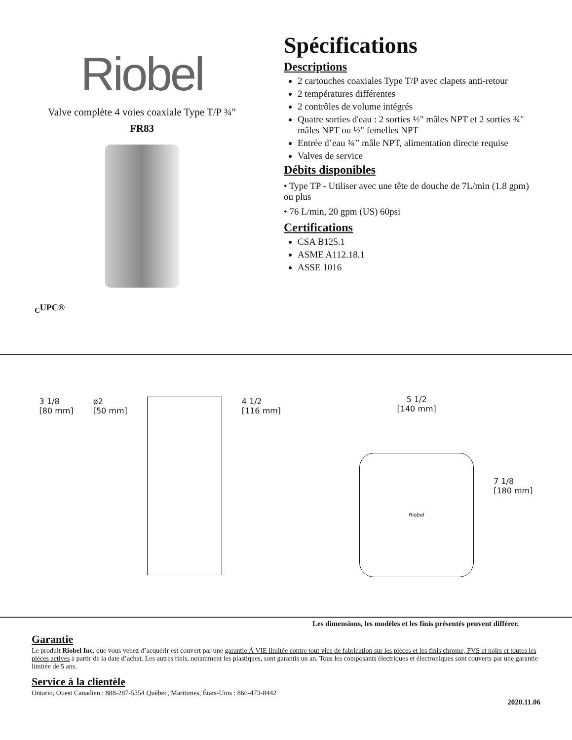Riobel
Valve complète 4 voies coaxiale Type T/P ¾"
FR83
<sub>C</sub>UPC®
Spécifications
Descriptions
2 cartouches coaxiales Type T/P avec clapets anti-retour
2 températures différentes
2 contrôles de volume intégrés
Quatre sorties d'eau : 2 sorties ½" mâles NPT et 2 sorties ¾" mâles NPT ou ½" femelles NPT
Entrée d’eau ¾’’ mâle NPT, alimentation directe requise
Valves de service
Débits disponibles
• Type TP - Utiliser avec une tête de douche de 7L/min (1.8 gpm) ou plus
• 76 L/min, 20 gpm (US) 60psi
Certifications
CSA B125.1
ASME A112.18.1
ASSE 1016
3 1/8
[80 mm]
ø2
[50 mm]
4 1/2
[116 mm]
5 1/2
[140 mm]
Riobel
7 1/8
[180 mm]
Les dimensions, les modèles et les finis présentés peuvent différer.
Garantie
Le produit Riobel Inc. que vous venez d’acquérir est couvert par une garantie À VIE limitée contre tout vice de fabrication sur les pièces et les finis chrome, PVS et noirs et toutes les pièces actives à partir de la date d’achat. Les autres finis, notamment les plastiques, sont garantis un an. Tous les composants électriques et électroniques sont couverts par une garantie limitée de 5 ans.
Service à la clientèle
Ontario, Ouest Canadien : 888-287-5354 Québec, Maritimes, États-Unis : 866-473-8442
2020.11.06